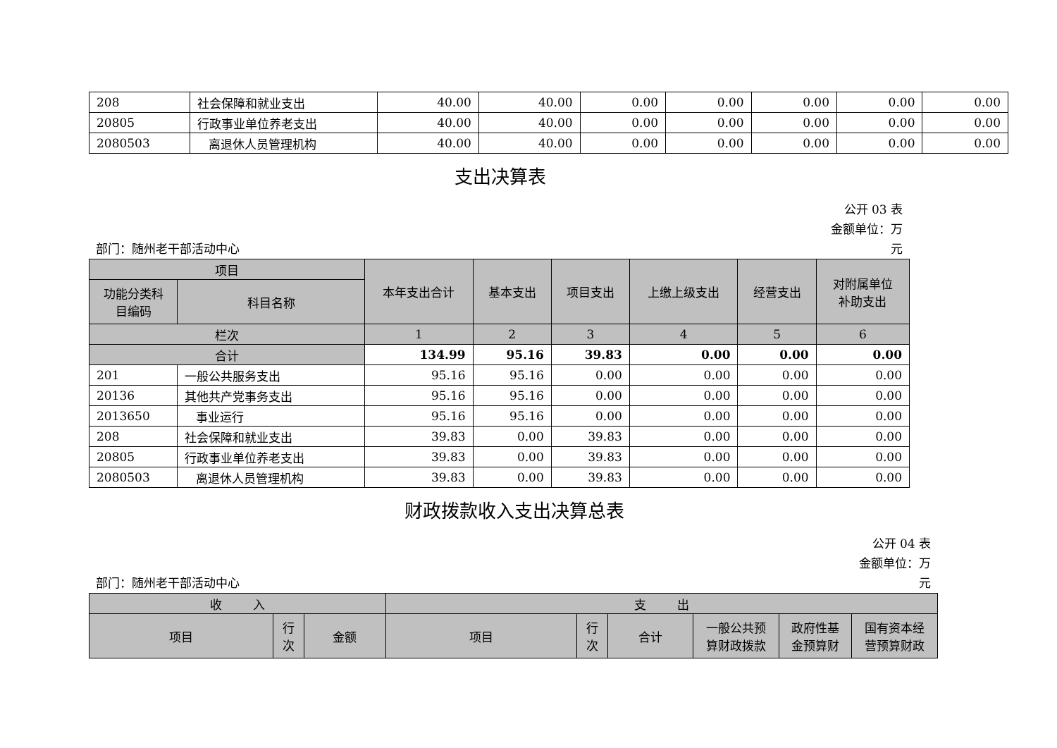| 208 | 社会保障和就业支出 | 40.00 | 40.00 | 0.00 | 0.00 | 0.00 | 0.00 | 0.00 |
| 20805 | 行政事业单位养老支出 | 40.00 | 40.00 | 0.00 | 0.00 | 0.00 | 0.00 | 0.00 |
| 2080503 | 离退休人员管理机构 | 40.00 | 40.00 | 0.00 | 0.00 | 0.00 | 0.00 | 0.00 |
支出决算表
部门：随州老干部活动中心 公开 03 表
金额单位：万
元
| 项目 | | 本年支出合计 | 基本支出 | 项目支出 | 上缴上级支出 | 经营支出 | 对附属单位 补助支出 |
| --- | --- | --- | --- | --- | --- | --- | --- |
| 功能分类科 目编码 | 科目名称 | | | | | | |
| 栏次 | | 1 | 2 | 3 | 4 | 5 | 6 |
| 合计 | | 134.99 | 95.16 | 39.83 | 0.00 | 0.00 | 0.00 |
| 201 | 一般公共服务支出 | 95.16 | 95.16 | 0.00 | 0.00 | 0.00 | 0.00 |
| 20136 | 其他共产党事务支出 | 95.16 | 95.16 | 0.00 | 0.00 | 0.00 | 0.00 |
| 2013650 | 事业运行 | 95.16 | 95.16 | 0.00 | 0.00 | 0.00 | 0.00 |
| 208 | 社会保障和就业支出 | 39.83 | 0.00 | 39.83 | 0.00 | 0.00 | 0.00 |
| 20805 | 行政事业单位养老支出 | 39.83 | 0.00 | 39.83 | 0.00 | 0.00 | 0.00 |
| 2080503 | 离退休人员管理机构 | 39.83 | 0.00 | 39.83 | 0.00 | 0.00 | 0.00 |
财政拨款收入支出决算总表
部门：随州老干部活动中心 公开 04 表
金额单位：万
元
| 收 入 | | | 支 出 | | | | | |
| --- | --- | --- | --- | --- | --- | --- | --- | --- |
| 项目 | 行 次 | 金额 | 项目 | 行 次 | 合计 | 一般公共预 算财政拨款 | 政府性基 金预算财 | 国有资本经 营预算财政 |